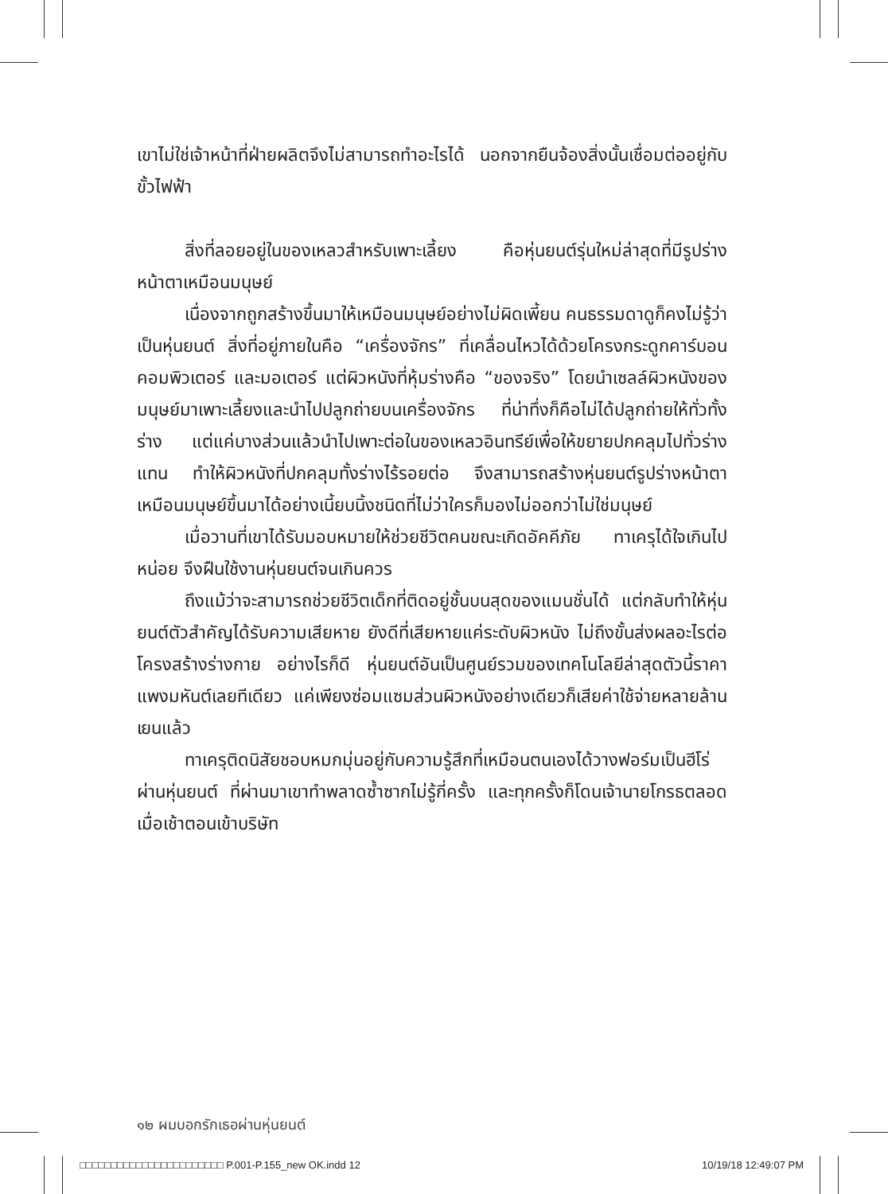เขาไม่ใช่เจ้าหน้าที่ฝ่ายผลิตจึงไม่สามารถทำอะไรได้ นอกจากยืนจ้องสิ่งนั้นเชื่อมต่ออยู่กับขั้วไฟฟ้า
สิ่งที่ลอยอยู่ในของเหลวสำหรับเพาะเลี้ยง คือหุ่นยนต์รุ่นใหม่ล่าสุดที่มีรูปร่างหน้าตาเหมือนมนุษย์
เนื่องจากถูกสร้างขึ้นมาให้เหมือนมนุษย์อย่างไม่ผิดเพี้ยน คนธรรมดาดูก็คงไม่รู้ว่าเป็นหุ่นยนต์ สิ่งที่อยู่ภายในคือ “เครื่องจักร” ที่เคลื่อนไหวได้ด้วยโครงกระดูกคาร์บอน คอมพิวเตอร์ และมอเตอร์ แต่ผิวหนังที่หุ้มร่างคือ “ของจริง” โดยนำเซลล์ผิวหนังของมนุษย์มาเพาะเลี้ยงและนำไปปลูกถ่ายบนเครื่องจักร ที่น่าทึ่งก็คือไม่ได้ปลูกถ่ายให้ทั่วทั้งร่าง แต่แค่บางส่วนแล้วนำไปเพาะต่อในของเหลวอินทรีย์เพื่อให้ขยายปกคลุมไปทั่วร่างแทน ทำให้ผิวหนังที่ปกคลุมทั้งร่างไร้รอยต่อ จึงสามารถสร้างหุ่นยนต์รูปร่างหน้าตาเหมือนมนุษย์ขึ้นมาได้อย่างเนี้ยบนิ้งชนิดที่ไม่ว่าใครก็มองไม่ออกว่าไม่ใช่มนุษย์
เมื่อวานที่เขาได้รับมอบหมายให้ช่วยชีวิตคนขณะเกิดอัคคีภัย ทาเครุได้ใจเกินไปหน่อย จึงฝืนใช้งานหุ่นยนต์จนเกินควร
ถึงแม้ว่าจะสามารถช่วยชีวิตเด็กที่ติดอยู่ชั้นบนสุดของแมนชั่นได้ แต่กลับทำให้หุ่นยนต์ตัวสำคัญได้รับความเสียหาย ยังดีที่เสียหายแค่ระดับผิวหนัง ไม่ถึงขั้นส่งผลอะไรต่อโครงสร้างร่างกาย อย่างไรก็ดี หุ่นยนต์อันเป็นศูนย์รวมของเทคโนโลยีล่าสุดตัวนี้ราคาแพงมหันต์เลยทีเดียว แค่เพียงซ่อมแซมส่วนผิวหนังอย่างเดียวก็เสียค่าใช้จ่ายหลายล้านเยนแล้ว
ทาเครุติดนิสัยชอบหมกมุ่นอยู่กับความรู้สึกที่เหมือนตนเองได้วางฟอร์มเป็นฮีโร่ผ่านหุ่นยนต์ ที่ผ่านมาเขาทำพลาดซ้ำซากไม่รู้กี่ครั้ง และทุกครั้งก็โดนเจ้านายโกรธตลอด เมื่อเช้าตอนเข้าบริษัท
๑๒ ผมบอกรักเธอผ่านหุ่นยนต์
□□□□□□□□□□□□□□□□□□□□□□□ P.001-P.155_new OK.indd 12 10/19/18 12:49:07 PM